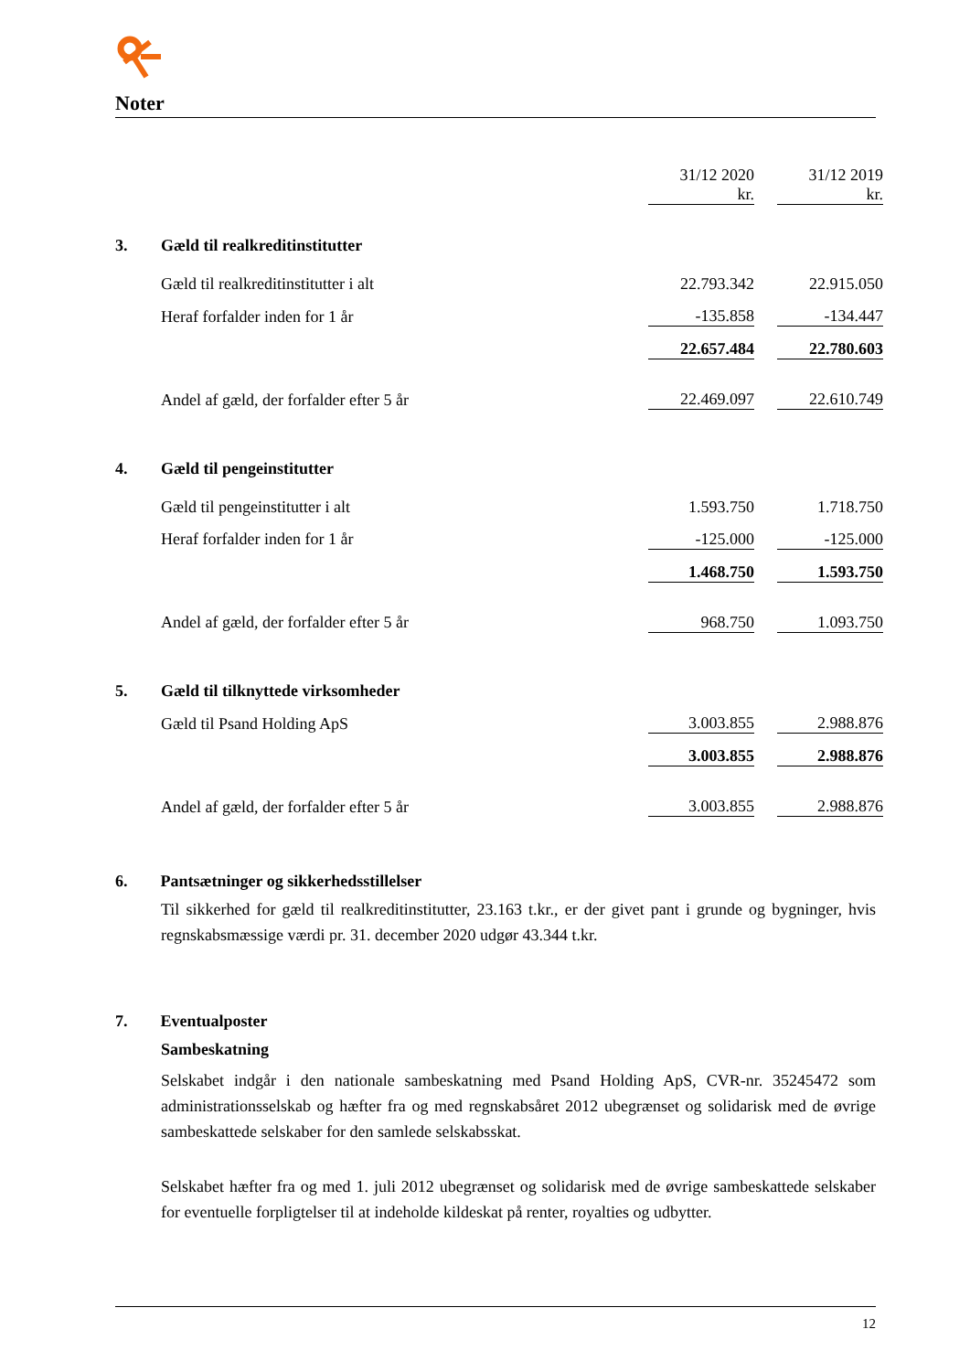Noter
| | | 31/12 2020 kr. | | 31/12 2019 kr. |
| 3. | Gæld til realkreditinstitutter | | | |
| | Gæld til realkreditinstitutter i alt | 22.793.342 | | 22.915.050 |
| | Heraf forfalder inden for 1 år | -135.858 | | -134.447 |
| | | 22.657.484 | | 22.780.603 |
| | Andel af gæld, der forfalder efter 5 år | 22.469.097 | | 22.610.749 |
| 4. | Gæld til pengeinstitutter | | | |
| | Gæld til pengeinstitutter i alt | 1.593.750 | | 1.718.750 |
| | Heraf forfalder inden for 1 år | -125.000 | | -125.000 |
| | | 1.468.750 | | 1.593.750 |
| | Andel af gæld, der forfalder efter 5 år | 968.750 | | 1.093.750 |
| 5. | Gæld til tilknyttede virksomheder | | | |
| | Gæld til Psand Holding ApS | 3.003.855 | | 2.988.876 |
| | | 3.003.855 | | 2.988.876 |
| | Andel af gæld, der forfalder efter 5 år | 3.003.855 | | 2.988.876 |
6. Pantsætninger og sikkerhedsstillelser
Til sikkerhed for gæld til realkreditinstitutter, 23.163 t.kr., er der givet pant i grunde og bygninger, hvis regnskabsmæssige værdi pr. 31. december 2020 udgør 43.344 t.kr.
7. Eventualposter
Sambeskatning
Selskabet indgår i den nationale sambeskatning med Psand Holding ApS, CVR-nr. 35245472 som administrationsselskab og hæfter fra og med regnskabsåret 2012 ubegrænset og solidarisk med de øvrige sambeskattede selskaber for den samlede selskabsskat.
Selskabet hæfter fra og med 1. juli 2012 ubegrænset og solidarisk med de øvrige sambeskattede selskaber for eventuelle forpligtelser til at indeholde kildeskat på renter, royalties og udbytter.
12